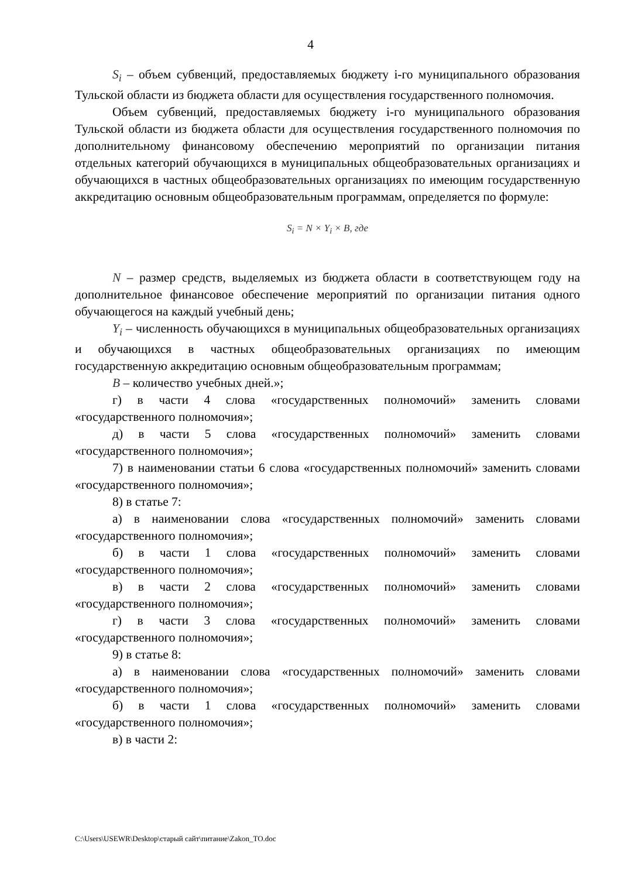4
S<sub>i</sub> – объем субвенций, предоставляемых бюджету i-го муниципального образования Тульской области из бюджета области для осуществления государственного полномочия.
Объем субвенций, предоставляемых бюджету i-го муниципального образования Тульской области из бюджета области для осуществления государственного полномочия по дополнительному финансовому обеспечению мероприятий по организации питания отдельных категорий обучающихся в муниципальных общеобразовательных организациях и обучающихся в частных общеобразовательных организациях по имеющим государственную аккредитацию основным общеобразовательным программам, определяется по формуле:
S<sub>i</sub> = N × Y<sub>i</sub> × B, где
N – размер средств, выделяемых из бюджета области в соответствующем году на дополнительное финансовое обеспечение мероприятий по организации питания одного обучающегося на каждый учебный день;
Y<sub>i</sub> – численность обучающихся в муниципальных общеобразовательных организациях и обучающихся в частных общеобразовательных организациях по имеющим государственную аккредитацию основным общеобразовательным программам;
B – количество учебных дней.»;
г) в части 4 слова «государственных полномочий» заменить словами «государственного полномочия»;
д) в части 5 слова «государственных полномочий» заменить словами «государственного полномочия»;
7) в наименовании статьи 6 слова «государственных полномочий» заменить словами «государственного полномочия»;
8) в статье 7:
а) в наименовании слова «государственных полномочий» заменить словами «государственного полномочия»;
б) в части 1 слова «государственных полномочий» заменить словами «государственного полномочия»;
в) в части 2 слова «государственных полномочий» заменить словами «государственного полномочия»;
г) в части 3 слова «государственных полномочий» заменить словами «государственного полномочия»;
9) в статье 8:
а) в наименовании слова «государственных полномочий» заменить словами «государственного полномочия»;
б) в части 1 слова «государственных полномочий» заменить словами «государственного полномочия»;
в) в части 2:
C:\Users\USEWR\Desktop\старый сайт\питание\Zakon_TO.doc